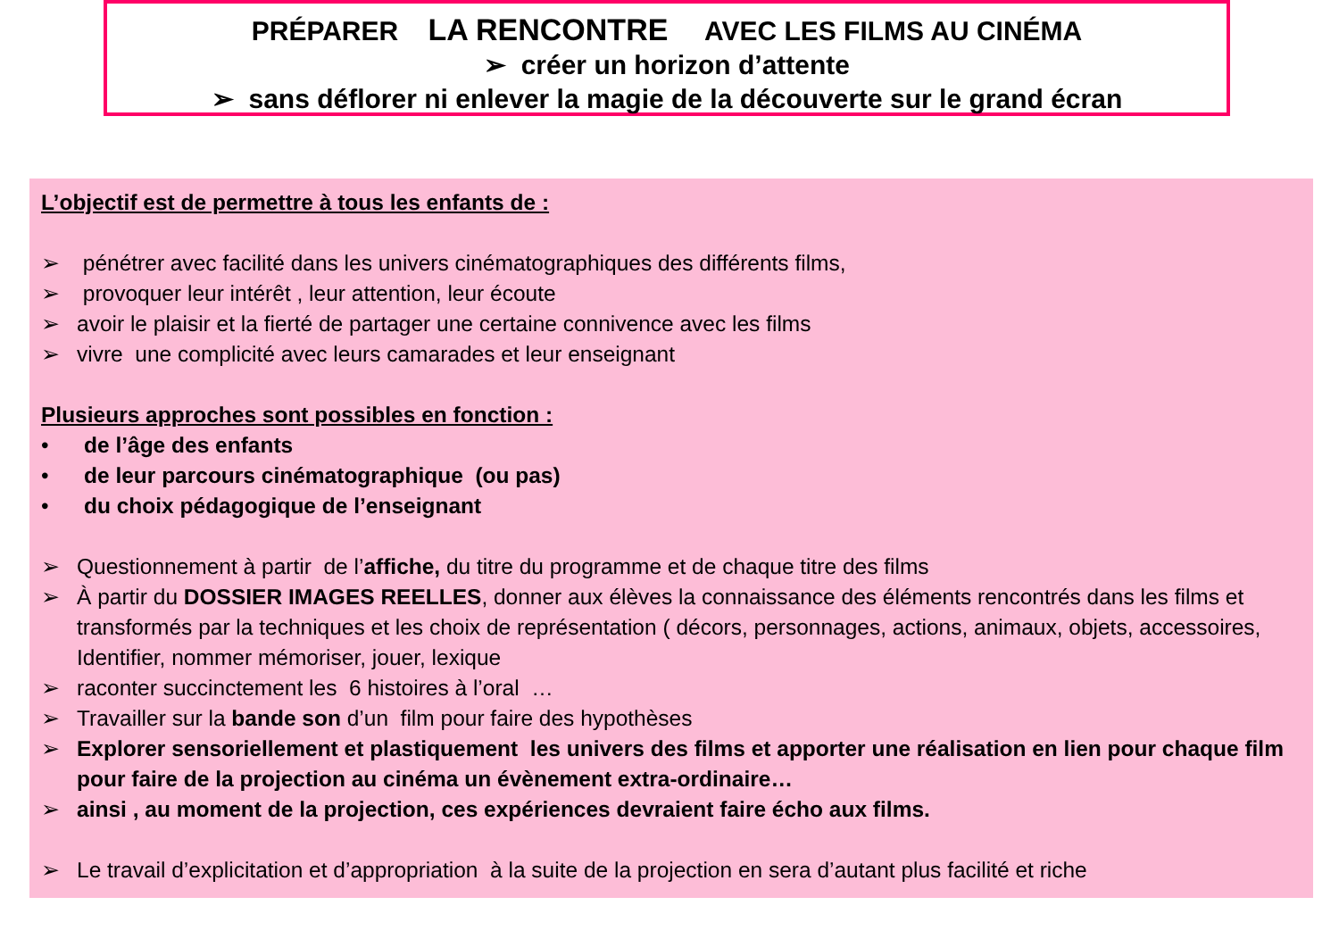PRÉPARER LA RENCONTRE AVEC LES FILMS AU CINÉMA
➢ créer un horizon d’attente
➢ sans déflorer ni enlever la magie de la découverte sur le grand écran
L’objectif est de permettre à tous les enfants de :
➢ pénétrer avec facilité dans les univers cinématographiques des différents films,
➢ provoquer leur intérêt , leur attention, leur écoute
➢ avoir le plaisir et la fierté de partager une certaine connivence avec les films
➢ vivre une complicité avec leurs camarades et leur enseignant
Plusieurs approches sont possibles en fonction :
• de l’âge des enfants
• de leur parcours cinématographique (ou pas)
• du choix pédagogique de l’enseignant
➢ Questionnement à partir de l’affiche, du titre du programme et de chaque titre des films
➢ À partir du DOSSIER IMAGES REELLES, donner aux élèves la connaissance des éléments rencontrés dans les films et transformés par la techniques et les choix de représentation ( décors, personnages, actions, animaux, objets, accessoires, Identifier, nommer mémoriser, jouer, lexique
➢ raconter succinctement les 6 histoires à l’oral …
➢ Travailler sur la bande son d’un film pour faire des hypothèses
➢ Explorer sensoriellement et plastiquement les univers des films et apporter une réalisation en lien pour chaque film pour faire de la projection au cinéma un évènement extra-ordinaire…
➢ ainsi , au moment de la projection, ces expériences devraient faire écho aux films.
➢ Le travail d’explicitation et d’appropriation à la suite de la projection en sera d’autant plus facilité et riche